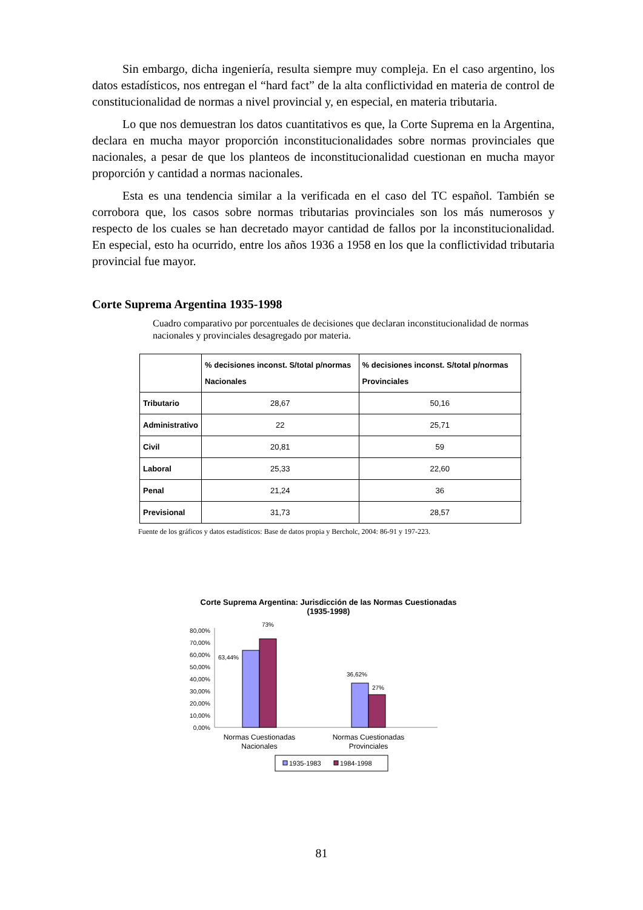Sin embargo, dicha ingeniería, resulta siempre muy compleja. En el caso argentino, los datos estadísticos, nos entregan el “hard fact” de la alta conflictividad en materia de control de constitucionalidad de normas a nivel provincial y, en especial, en materia tributaria.
Lo que nos demuestran los datos cuantitativos es que, la Corte Suprema en la Argentina, declara en mucha mayor proporción inconstitucionalidades sobre normas provinciales que nacionales, a pesar de que los planteos de inconstitucionalidad cuestionan en mucha mayor proporción y cantidad a normas nacionales.
Esta es una tendencia similar a la verificada en el caso del TC español. También se corrobora que, los casos sobre normas tributarias provinciales son los más numerosos y respecto de los cuales se han decretado mayor cantidad de fallos por la inconstitucionalidad. En especial, esto ha ocurrido, entre los años 1936 a 1958 en los que la conflictividad tributaria provincial fue mayor.
Corte Suprema Argentina 1935-1998
Cuadro comparativo por porcentuales de decisiones que declaran inconstitucionalidad de normas nacionales y provinciales desagregado por materia.
| | % decisiones inconst. S/total p/normas Nacionales | % decisiones inconst. S/total p/normas Provinciales |
| --- | --- | --- |
| Tributario | 28,67 | 50,16 |
| Administrativo | 22 | 25,71 |
| Civil | 20,81 | 59 |
| Laboral | 25,33 | 22,60 |
| Penal | 21,24 | 36 |
| Previsional | 31,73 | 28,57 |
Fuente de los gráficos y datos estadísticos: Base de datos propia y Bercholc, 2004: 86-91 y 197-223.
Corte Suprema Argentina: Jurisdicción de las Normas Cuestionadas
(1935-1998)
80,00%
70,00%
60,00%
50,00%
40,00%
30,00%
20,00%
10,00%
0,00%
63,44%
73%
36,62%
27%
Normas Cuestionadas
Nacionales
Normas Cuestionadas
Provinciales
1935-1983
1984-1998
81